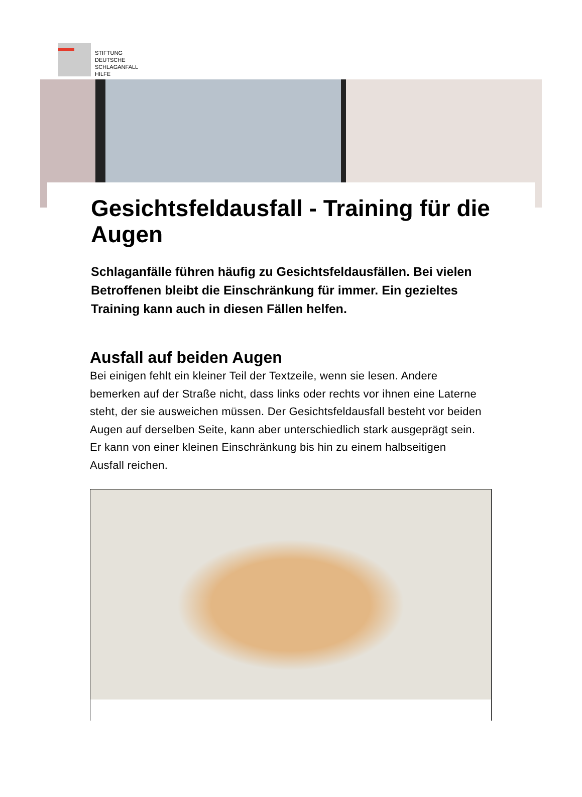STIFTUNG
DEUTSCHE
SCHLAGANFALL
HILFE
Gesichtsfeldausfall - Training für die Augen
Schlaganfälle führen häufig zu Gesichtsfeldausfällen. Bei vielen Betroffenen bleibt die Einschränkung für immer. Ein gezieltes Training kann auch in diesen Fällen helfen.
Ausfall auf beiden Augen
Bei einigen fehlt ein kleiner Teil der Textzeile, wenn sie lesen. Andere bemerken auf der Straße nicht, dass links oder rechts vor ihnen eine Laterne steht, der sie ausweichen müssen. Der Gesichtsfeldausfall besteht vor beiden Augen auf derselben Seite, kann aber unterschiedlich stark ausgeprägt sein. Er kann von einer kleinen Einschränkung bis hin zu einem halbseitigen Ausfall reichen.